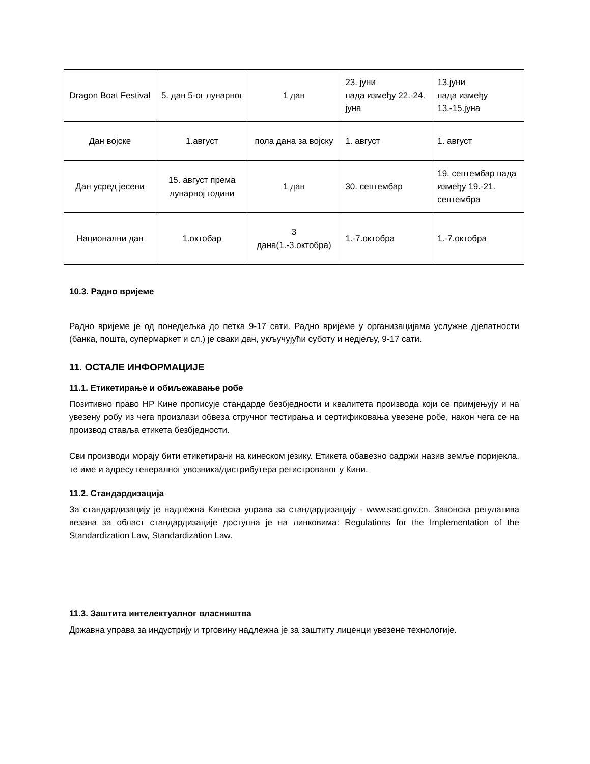| Dragon Boat Festival | 5. дан 5-ог лунарног | 1 дан | 23. јуни пада између 22.-24. јуна | 13.јуни пада између 13.-15.јуна |
| Дан војске | 1.август | пола дана за војску | 1. август | 1. август |
| Дан усред јесени | 15. август према лунарној години | 1 дан | 30. септембар | 19. септембар пада између 19.-21. септембра |
| Национални дан | 1.октобар | 3 дана(1.-3.октобра) | 1.-7.октобра | 1.-7.октобра |
10.3. Радно вријеме
Радно вријеме је од понедјељка до петка 9-17 сати. Радно вријеме у организацијама услужне дјелатности (банка, пошта, супермаркет и сл.) је сваки дан, укључујући суботу и недјељу, 9-17 сати.
11. ОСТАЛЕ ИНФОРМАЦИЈЕ
11.1. Етикетирање и обиљежавање робе
Позитивно право НР Кине прописује стандарде безбједности и квалитета производа који се примјењују и на увезену робу из чега произлази обвеза стручног тестирања и сертификовања увезене робе, након чега се на производ ставља етикета безбједности.
Сви производи морају бити етикетирани на кинеском језику. Етикета обавезно садржи назив земље поријекла, те име и адресу генералног увозника/дистрибутера регистрованог у Кини.
11.2. Стандардизација
За стандардизацију је надлежна Кинеска управа за стандардизацију - www.sac.gov.cn. Законска регулатива везана за област стандардизације доступна је на линковима: Regulations for the Implementation of the Standardization Law, Standardization Law.
11.3. Заштита интелектуалног власништва
Државна управа за индустрију и трговину надлежна је за заштиту лиценци увезене технологије.